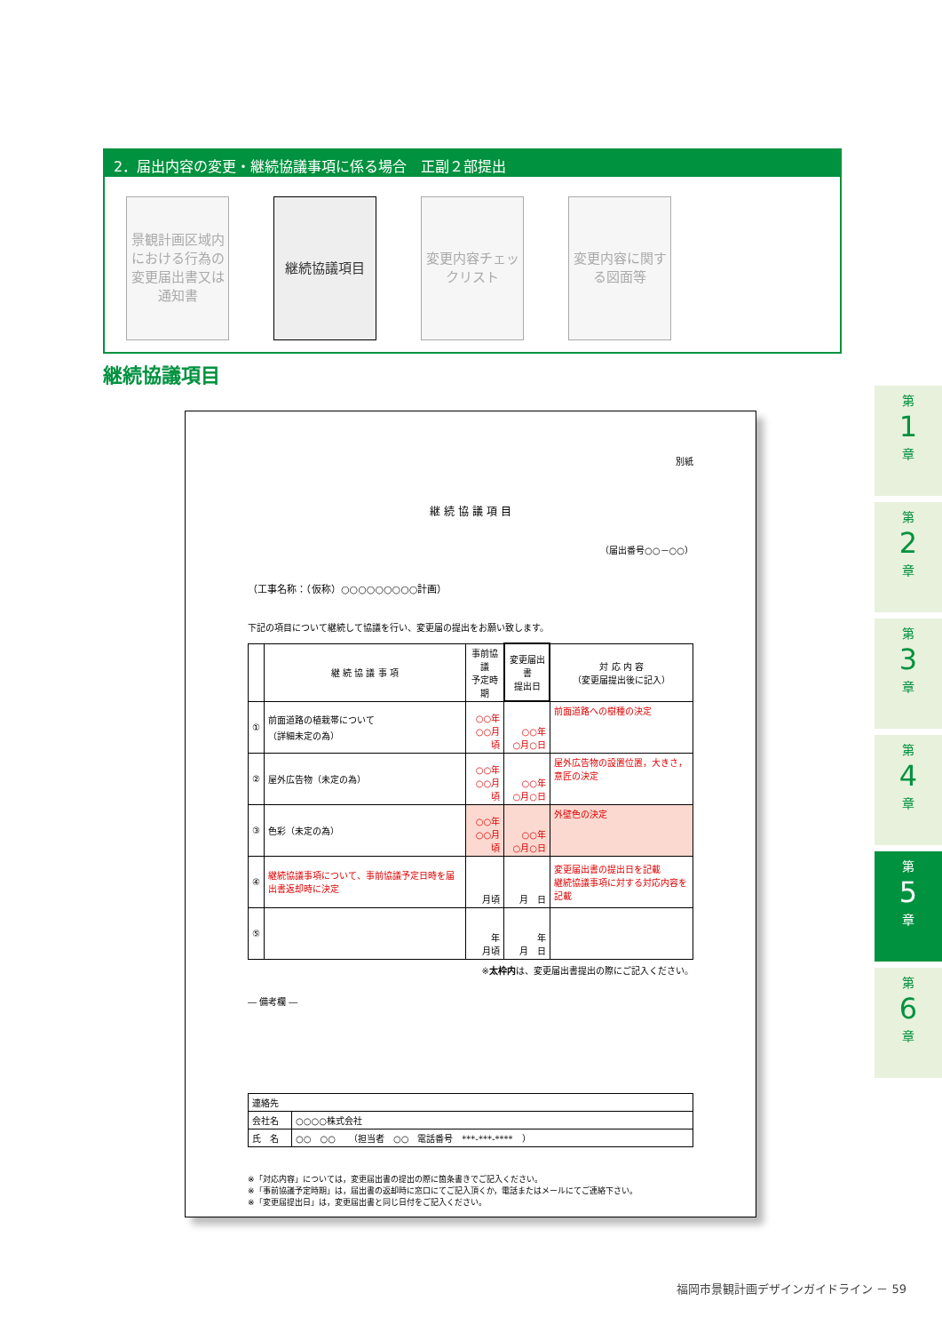2．届出内容の変更・継続協議事項に係る場合　正副２部提出
景観計画区域内における行為の変更届出書又は通知書
継続協議項目 変更内容チェックリスト
変更内容に関する図面等
継続協議項目
別紙
継 続 協 議 項 目
（届出番号○○－○○）
（工事名称：（仮称）○○○○○○○○○計画）
下記の項目について継続して協議を行い、変更届の提出をお願い致します。
| | 継 続 協 議 事 項 | 事前協議 予定時期 | 変更届出書 提出日 | 対 応 内 容 （変更届提出後に記入） |
| --- | --- | --- | --- | --- |
| ① | 前面道路の植栽帯について （詳細未定の為） | ○○年 ○○月頃 | ○○年 ○月○日 | 前面道路への樹種の決定 |
| ② | 屋外広告物（未定の為） | ○○年 ○○月頃 | ○○年 ○月○日 | 屋外広告物の設置位置，大きさ，意匠の決定 |
| ③ | 色彩（未定の為） | ○○年 ○○月頃 | ○○年 ○月○日 | 外壁色の決定 |
| ④ | 継続協議事項について、事前協議予定日時を届出書返却時に決定 | 月頃 | 月 日 | 変更届出書の提出日を記載 継続協議事項に対する対応内容を記載 |
| ⑤ | | 年 月頃 | 年 月 日 | |
※太枠内は、変更届出書提出の際にご記入ください。
― 備考欄 ―
| 連絡先 | |
| 会社名 | ○○○○株式会社 |
| 氏 名 | ○○ ○○ （担当者 ○○ 電話番号 ***-***-**** ） |
※「対応内容」については，変更届出書の提出の際に箇条書きでご記入ください。
※「事前協議予定時期」は，届出書の返却時に窓口にてご記入頂くか，電話またはメールにてご連絡下さい。
※「変更届提出日」は，変更届出書と同じ日付をご記入ください。
第
1
章
第
2
章
第
3
章
第
4
章
第
5
章
第
6
章
福岡市景観計画デザインガイドライン － 59